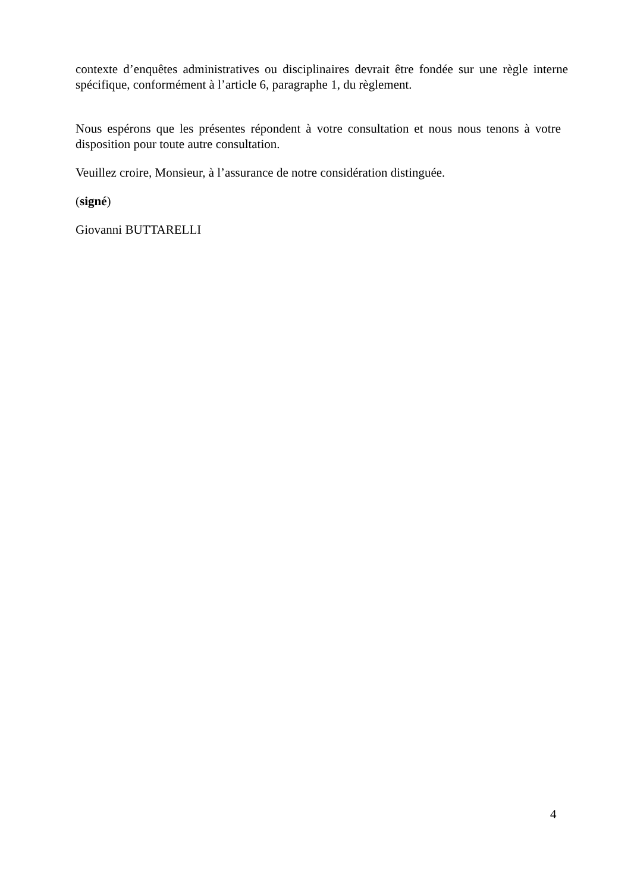contexte d’enquêtes administratives ou disciplinaires devrait être fondée sur une règle interne spécifique, conformément à l’article 6, paragraphe 1, du règlement.
Nous espérons que les présentes répondent à votre consultation et nous nous tenons à votre disposition pour toute autre consultation.
Veuillez croire, Monsieur, à l’assurance de notre considération distinguée.
(signé)
Giovanni BUTTARELLI
4